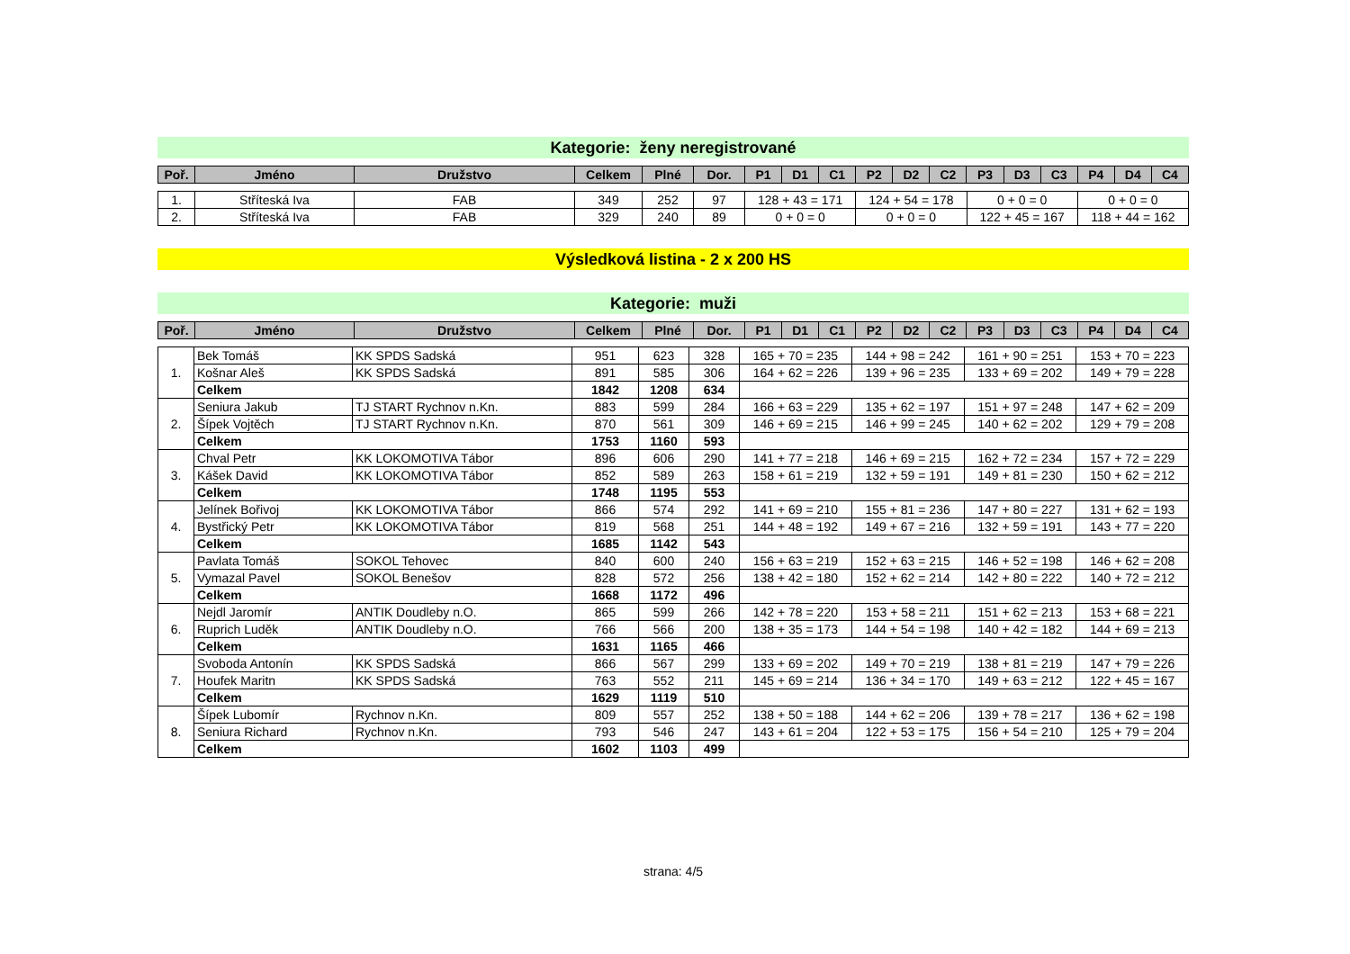Kategorie: ženy neregistrované
| Poř. | Jméno | Družstvo | Celkem | Plné | Dor. | P1 | D1 | C1 | P2 | D2 | C2 | P3 | D3 | C3 | P4 | D4 | C4 |
| --- | --- | --- | --- | --- | --- | --- | --- | --- | --- | --- | --- | --- | --- | --- | --- | --- | --- |
| 1. | Stříteská Iva | FAB | 349 | 252 | 97 | 128 + 43 = 171 | 124 + 54 = 178 | 0 + 0 = 0 | 0 + 0 = 0 |
| 2. | Stříteská Iva | FAB | 329 | 240 | 89 | 0 + 0 = 0 | 0 + 0 = 0 | 122 + 45 = 167 | 118 + 44 = 162 |
Výsledková listina - 2 x 200 HS
Kategorie: muži
| Poř. | Jméno | Družstvo | Celkem | Plné | Dor. | P1 | D1 | C1 | P2 | D2 | C2 | P3 | D3 | C3 | P4 | D4 | C4 |
| --- | --- | --- | --- | --- | --- | --- | --- | --- | --- | --- | --- | --- | --- | --- | --- | --- | --- |
| 1. | Bek Tomáš | KK SPDS Sadská | 951 | 623 | 328 | 165 + 70 = 235 | 144 + 98 = 242 | 161 + 90 = 251 | 153 + 70 = 223 |
| | Košnar Aleš | KK SPDS Sadská | 891 | 585 | 306 | 164 + 62 = 226 | 139 + 96 = 235 | 133 + 69 = 202 | 149 + 79 = 228 |
| | Celkem | | 1842 | 1208 | 634 | | | | |
| 2. | Seniura Jakub | TJ START Rychnov n.Kn. | 883 | 599 | 284 | 166 + 63 = 229 | 135 + 62 = 197 | 151 + 97 = 248 | 147 + 62 = 209 |
| | Šípek Vojtěch | TJ START Rychnov n.Kn. | 870 | 561 | 309 | 146 + 69 = 215 | 146 + 99 = 245 | 140 + 62 = 202 | 129 + 79 = 208 |
| | Celkem | | 1753 | 1160 | 593 | | | | |
| 3. | Chval Petr | KK LOKOMOTIVA Tábor | 896 | 606 | 290 | 141 + 77 = 218 | 146 + 69 = 215 | 162 + 72 = 234 | 157 + 72 = 229 |
| | Kášek David | KK LOKOMOTIVA Tábor | 852 | 589 | 263 | 158 + 61 = 219 | 132 + 59 = 191 | 149 + 81 = 230 | 150 + 62 = 212 |
| | Celkem | | 1748 | 1195 | 553 | | | | |
| 4. | Jelínek Bořivoj | KK LOKOMOTIVA Tábor | 866 | 574 | 292 | 141 + 69 = 210 | 155 + 81 = 236 | 147 + 80 = 227 | 131 + 62 = 193 |
| | Bystřický Petr | KK LOKOMOTIVA Tábor | 819 | 568 | 251 | 144 + 48 = 192 | 149 + 67 = 216 | 132 + 59 = 191 | 143 + 77 = 220 |
| | Celkem | | 1685 | 1142 | 543 | | | | |
| 5. | Pavlata Tomáš | SOKOL Tehovec | 840 | 600 | 240 | 156 + 63 = 219 | 152 + 63 = 215 | 146 + 52 = 198 | 146 + 62 = 208 |
| | Vymazal Pavel | SOKOL Benešov | 828 | 572 | 256 | 138 + 42 = 180 | 152 + 62 = 214 | 142 + 80 = 222 | 140 + 72 = 212 |
| | Celkem | | 1668 | 1172 | 496 | | | | |
| 6. | Nejdl Jaromír | ANTIK Doudleby n.O. | 865 | 599 | 266 | 142 + 78 = 220 | 153 + 58 = 211 | 151 + 62 = 213 | 153 + 68 = 221 |
| | Ruprich Luděk | ANTIK Doudleby n.O. | 766 | 566 | 200 | 138 + 35 = 173 | 144 + 54 = 198 | 140 + 42 = 182 | 144 + 69 = 213 |
| | Celkem | | 1631 | 1165 | 466 | | | | |
| 7. | Svoboda Antonín | KK SPDS Sadská | 866 | 567 | 299 | 133 + 69 = 202 | 149 + 70 = 219 | 138 + 81 = 219 | 147 + 79 = 226 |
| | Houfek Maritn | KK SPDS Sadská | 763 | 552 | 211 | 145 + 69 = 214 | 136 + 34 = 170 | 149 + 63 = 212 | 122 + 45 = 167 |
| | Celkem | | 1629 | 1119 | 510 | | | | |
| 8. | Šípek Lubomír | Rychnov n.Kn. | 809 | 557 | 252 | 138 + 50 = 188 | 144 + 62 = 206 | 139 + 78 = 217 | 136 + 62 = 198 |
| | Seniura Richard | Rychnov n.Kn. | 793 | 546 | 247 | 143 + 61 = 204 | 122 + 53 = 175 | 156 + 54 = 210 | 125 + 79 = 204 |
| | Celkem | | 1602 | 1103 | 499 | | | | |
strana: 4/5